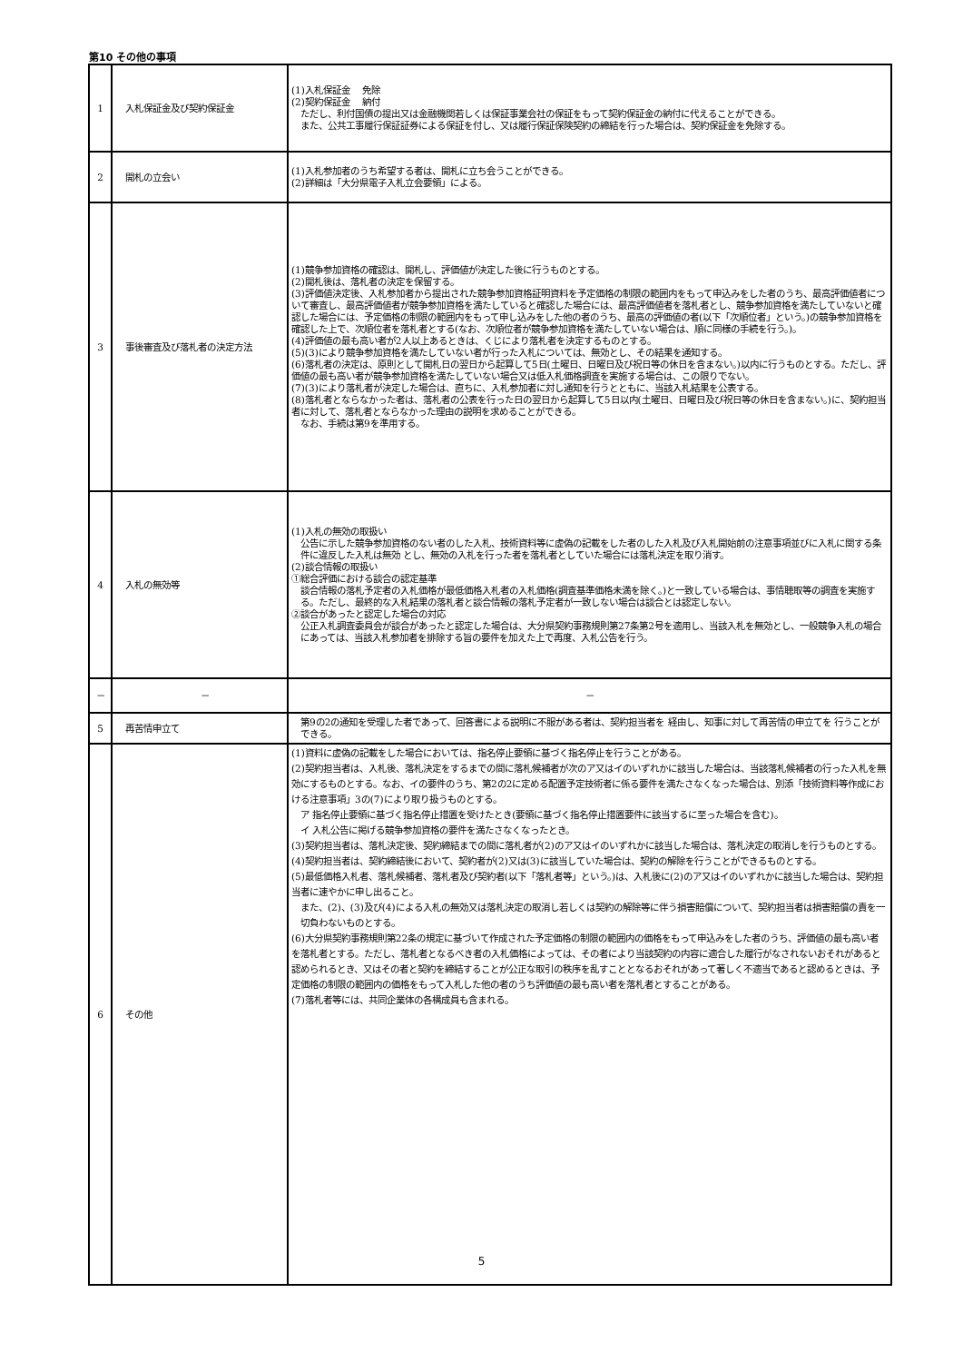第10 その他の事項
| 1 | 入札保証金及び契約保証金 | (1)入札保証金 免除 (2)契約保証金 納付 ただし、利付国債の提出又は金融機関若しくは保証事業会社の保証をもって契約保証金の納付に代えることができる。 また、公共工事履行保証証券による保証を付し、又は履行保証保険契約の締結を行った場合は、契約保証金を免除する。 |
| 2 | 開札の立会い | (1)入札参加者のうち希望する者は、開札に立ち会うことができる。 (2)詳細は「大分県電子入札立会要領」による。 |
| 3 | 事後審査及び落札者の決定方法 | (1)競争参加資格の確認は、開札し、評価値が決定した後に行うものとする。 (2)開札後は、落札者の決定を保留する。 (3)評価値決定後、入札参加者から提出された競争参加資格証明資料を予定価格の制限の範囲内をもって申込みをした者のうち、最高評価値者について審査し、最高評価値者が競争参加資格を満たしていると確認した場合には、最高評価値者を落札者とし、競争参加資格を満たしていないと確認した場合には、予定価格の制限の範囲内をもって申し込みをした他の者のうち、最高の評価値の者(以下「次順位者」という。)の競争参加資格を確認した上で、次順位者を落札者とする(なお、次順位者が競争参加資格を満たしていない場合は、順に同様の手続を行う。)。 (4)評価値の最も高い者が2人以上あるときは、くじにより落札者を決定するものとする。 (5)(3)により競争参加資格を満たしていない者が行った入札については、無効とし、その結果を通知する。 (6)落札者の決定は、原則として開札日の翌日から起算して5日(土曜日、日曜日及び祝日等の休日を含まない。)以内に行うものとする。ただし、評価値の最も高い者が競争参加資格を満たしていない場合又は低入札価格調査を実施する場合は、この限りでない。 (7)(3)により落札者が決定した場合は、直ちに、入札参加者に対し通知を行うとともに、当該入札結果を公表する。 (8)落札者とならなかった者は、落札者の公表を行った日の翌日から起算して5日以内(土曜日、日曜日及び祝日等の休日を含まない。)に、契約担当者に対して、落札者とならなかった理由の説明を求めることができる。 なお、手続は第9を準用する。 |
| 4 | 入札の無効等 | (1)入札の無効の取扱い 公告に示した競争参加資格のない者のした入札、技術資料等に虚偽の記載をした者のした入札及び入札開始前の注意事項並びに入札に関する条件に違反した入札は無効 とし、無効の入札を行った者を落札者としていた場合には落札決定を取り消す。 (2)談合情報の取扱い ①総合評価における談合の認定基準 談合情報の落札予定者の入札価格が最低価格入札者の入札価格(調査基準価格未満を除く。)と一致している場合は、事情聴取等の調査を実施する。ただし、最終的な入札結果の落札者と談合情報の落札予定者が一致しない場合は談合とは認定しない。 ②談合があったと認定した場合の対応 公正入札調査委員会が談合があったと認定した場合は、大分県契約事務規則第27条第2号を適用し、当該入札を無効とし、一般競争入札の場合にあっては、当該入札参加者を排除する旨の要件を加えた上で再度、入札公告を行う。 |
| － | － | － |
| 5 | 再苦情申立て | 第9の2の通知を受理した者であって、回答書による説明に不服がある者は、契約担当者を 経由し、知事に対して再苦情の申立てを 行うことができる。 |
| 6 | その他 | (1)資料に虚偽の記載をした場合においては、指名停止要領に基づく指名停止を行うことがある。 (2)契約担当者は、入札後、落札決定をするまでの間に落札候補者が次のア又はイのいずれかに該当した場合は、当該落札候補者の行った入札を無効にするものとする。なお、イの要件のうち、第2の2に定める配置予定技術者に係る要件を満たさなくなった場合は、別添「技術資料等作成における注意事項」3の(7)により取り扱うものとする。 ア 指名停止要領に基づく指名停止措置を受けたとき(要領に基づく指名停止措置要件に該当するに至った場合を含む)。 イ 入札公告に掲げる競争参加資格の要件を満たさなくなったとき。 (3)契約担当者は、落札決定後、契約締結までの間に落札者が(2)のア又はイのいずれかに該当した場合は、落札決定の取消しを行うものとする。 (4)契約担当者は、契約締結後において、契約者が(2)又は(3)に該当していた場合は、契約の解除を行うことができるものとする。 (5)最低価格入札者、落札候補者、落札者及び契約者(以下「落札者等」という。)は、入札後に(2)のア又はイのいずれかに該当した場合は、契約担当者に速やかに申し出ること。 また、(2)、(3)及び(4)による入札の無効又は落札決定の取消し若しくは契約の解除等に伴う損害賠償について、契約担当者は損害賠償の責を一切負わないものとする。 (6)大分県契約事務規則第22条の規定に基づいて作成された予定価格の制限の範囲内の価格をもって申込みをした者のうち、評価値の最も高い者を落札者とする。ただし、落札者となるべき者の入札価格によっては、その者により当該契約の内容に適合した履行がなされないおそれがあると認められるとき、又はその者と契約を締結することが公正な取引の秩序を乱すこととなるおそれがあって著しく不適当であると認めるときは、予定価格の制限の範囲内の価格をもって入札した他の者のうち評価値の最も高い者を落札者とすることがある。 (7)落札者等には、共同企業体の各構成員も含まれる。 |
5